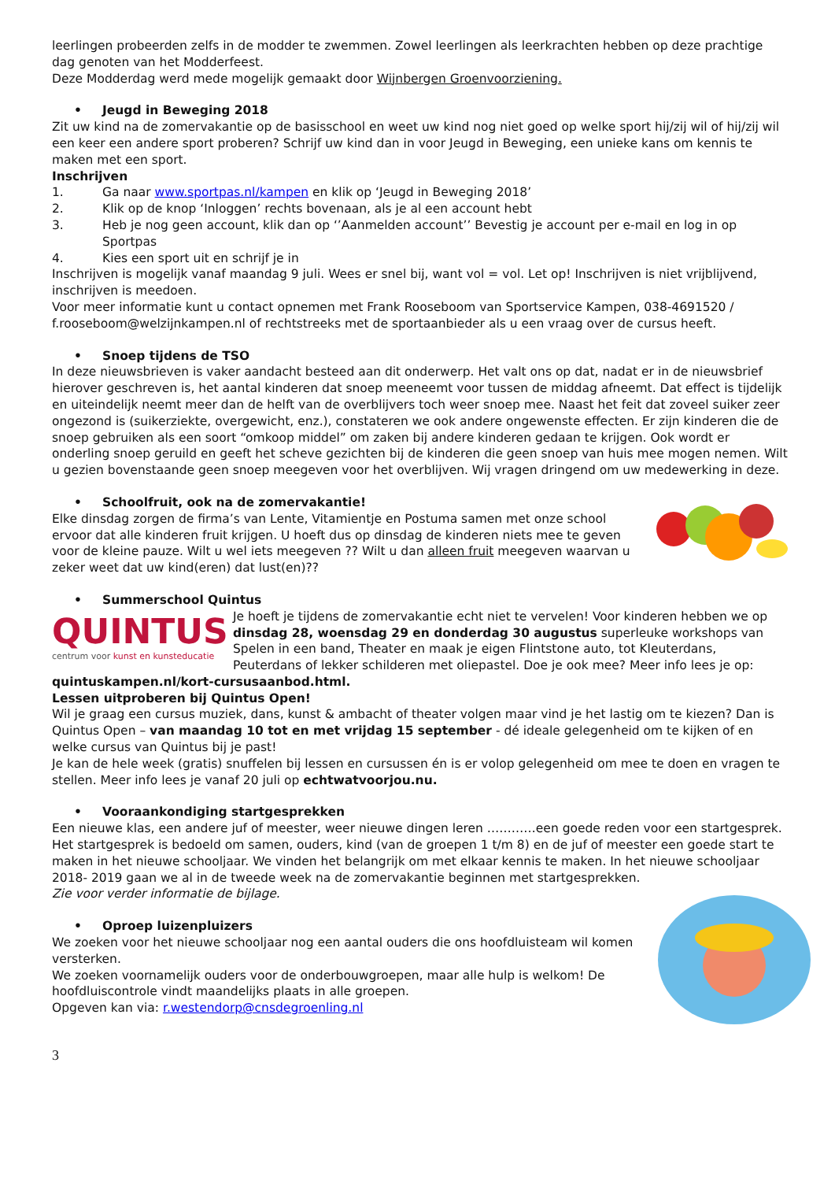leerlingen probeerden zelfs in de modder te zwemmen. Zowel leerlingen als leerkrachten hebben op deze prachtige dag genoten van het Modderfeest.
Deze Modderdag werd mede mogelijk gemaakt door Wijnbergen Groenvoorziening.
• Jeugd in Beweging 2018
Zit uw kind na de zomervakantie op de basisschool en weet uw kind nog niet goed op welke sport hij/zij wil of hij/zij wil een keer een andere sport proberen? Schrijf uw kind dan in voor Jeugd in Beweging, een unieke kans om kennis te maken met een sport.
Inschrijven
1. Ga naar www.sportpas.nl/kampen en klik op ‘Jeugd in Beweging 2018’
2. Klik op de knop ‘Inloggen’ rechts bovenaan, als je al een account hebt
3. Heb je nog geen account, klik dan op ‘’Aanmelden account’’ Bevestig je account per e-mail en log in op Sportpas
4. Kies een sport uit en schrijf je in
Inschrijven is mogelijk vanaf maandag 9 juli. Wees er snel bij, want vol = vol. Let op! Inschrijven is niet vrijblijvend, inschrijven is meedoen.
Voor meer informatie kunt u contact opnemen met Frank Rooseboom van Sportservice Kampen, 038-4691520 / f.rooseboom@welzijnkampen.nl of rechtstreeks met de sportaanbieder als u een vraag over de cursus heeft.
• Snoep tijdens de TSO
In deze nieuwsbrieven is vaker aandacht besteed aan dit onderwerp. Het valt ons op dat, nadat er in de nieuwsbrief hierover geschreven is, het aantal kinderen dat snoep meeneemt voor tussen de middag afneemt. Dat effect is tijdelijk en uiteindelijk neemt meer dan de helft van de overblijvers toch weer snoep mee. Naast het feit dat zoveel suiker zeer ongezond is (suikerziekte, overgewicht, enz.), constateren we ook andere ongewenste effecten. Er zijn kinderen die de snoep gebruiken als een soort “omkoop middel” om zaken bij andere kinderen gedaan te krijgen. Ook wordt er onderling snoep geruild en geeft het scheve gezichten bij de kinderen die geen snoep van huis mee mogen nemen. Wilt u gezien bovenstaande geen snoep meegeven voor het overblijven. Wij vragen dringend om uw medewerking in deze.
• Schoolfruit, ook na de zomervakantie!
Elke dinsdag zorgen de firma’s van Lente, Vitamientje en Postuma samen met onze school ervoor dat alle kinderen fruit krijgen. U hoeft dus op dinsdag de kinderen niets mee te geven voor de kleine pauze. Wilt u wel iets meegeven ?? Wilt u dan alleen fruit meegeven waarvan u zeker weet dat uw kind(eren) dat lust(en)??
• Summerschool Quintus
QUINTUS
centrum voor kunst en kunsteducatie
Je hoeft je tijdens de zomervakantie echt niet te vervelen! Voor kinderen hebben we op dinsdag 28, woensdag 29 en donderdag 30 augustus superleuke workshops van Spelen in een band, Theater en maak je eigen Flintstone auto, tot Kleuterdans, Peuterdans of lekker schilderen met oliepastel. Doe je ook mee? Meer info lees je op:
quintuskampen.nl/kort-cursusaanbod.html.
Lessen uitproberen bij Quintus Open!
Wil je graag een cursus muziek, dans, kunst & ambacht of theater volgen maar vind je het lastig om te kiezen? Dan is Quintus Open – van maandag 10 tot en met vrijdag 15 september - dé ideale gelegenheid om te kijken of en welke cursus van Quintus bij je past!
Je kan de hele week (gratis) snuffelen bij lessen en cursussen én is er volop gelegenheid om mee te doen en vragen te stellen. Meer info lees je vanaf 20 juli op echtwatvoorjou.nu.
• Vooraankondiging startgesprekken
Een nieuwe klas, een andere juf of meester, weer nieuwe dingen leren …………een goede reden voor een startgesprek. Het startgesprek is bedoeld om samen, ouders, kind (van de groepen 1 t/m 8) en de juf of meester een goede start te maken in het nieuwe schooljaar. We vinden het belangrijk om met elkaar kennis te maken. In het nieuwe schooljaar 2018- 2019 gaan we al in de tweede week na de zomervakantie beginnen met startgesprekken.
Zie voor verder informatie de bijlage.
• Oproep luizenpluizers
We zoeken voor het nieuwe schooljaar nog een aantal ouders die ons hoofdluisteam wil komen versterken.
We zoeken voornamelijk ouders voor de onderbouwgroepen, maar alle hulp is welkom! De hoofdluiscontrole vindt maandelijks plaats in alle groepen.
Opgeven kan via: r.westendorp@cnsdegroenling.nl
3